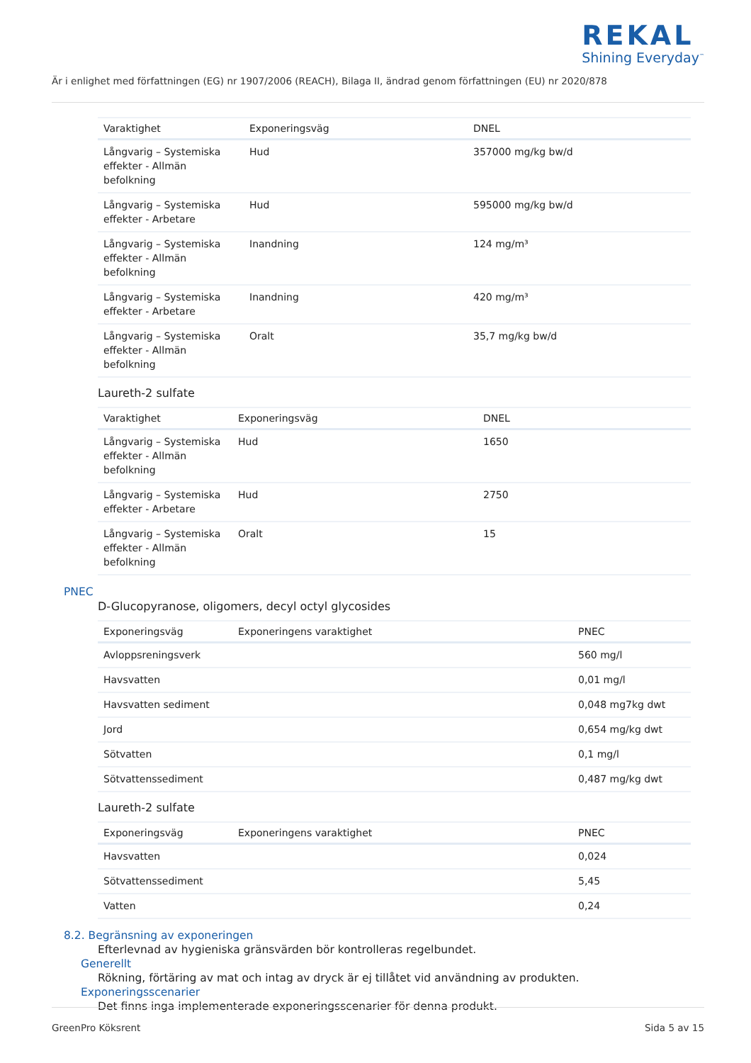REKAL
Shining Everyday<sup>™</sup>
Är i enlighet med författningen (EG) nr 1907/2006 (REACH), Bilaga II, ändrad genom författningen (EU) nr 2020/878
| Varaktighet | Exponeringsväg | DNEL |
| --- | --- | --- |
| Långvarig – Systemiska effekter - Allmän befolkning | Hud | 357000 mg/kg bw/d |
| Långvarig – Systemiska effekter - Arbetare | Hud | 595000 mg/kg bw/d |
| Långvarig – Systemiska effekter - Allmän befolkning | Inandning | 124 mg/m³ |
| Långvarig – Systemiska effekter - Arbetare | Inandning | 420 mg/m³ |
| Långvarig – Systemiska effekter - Allmän befolkning | Oralt | 35,7 mg/kg bw/d |
Laureth-2 sulfate
| Varaktighet | Exponeringsväg | DNEL |
| --- | --- | --- |
| Långvarig – Systemiska effekter - Allmän befolkning | Hud | 1650 |
| Långvarig – Systemiska effekter - Arbetare | Hud | 2750 |
| Långvarig – Systemiska effekter - Allmän befolkning | Oralt | 15 |
PNEC
D-Glucopyranose, oligomers, decyl octyl glycosides
| Exponeringsväg | Exponeringens varaktighet | PNEC |
| --- | --- | --- |
| Avloppsreningsverk | | 560 mg/l |
| Havsvatten | | 0,01 mg/l |
| Havsvatten sediment | | 0,048 mg7kg dwt |
| Jord | | 0,654 mg/kg dwt |
| Sötvatten | | 0,1 mg/l |
| Sötvattenssediment | | 0,487 mg/kg dwt |
Laureth-2 sulfate
| Exponeringsväg | Exponeringens varaktighet | PNEC |
| --- | --- | --- |
| Havsvatten | | 0,024 |
| Sötvattenssediment | | 5,45 |
| Vatten | | 0,24 |
8.2. Begränsning av exponeringen
Efterlevnad av hygieniska gränsvärden bör kontrolleras regelbundet.
Generellt
Rökning, förtäring av mat och intag av dryck är ej tillåtet vid användning av produkten.
Exponeringsscenarier
Det finns inga implementerade exponeringsscenarier för denna produkt.
GreenPro Köksrent Sida 5 av 15